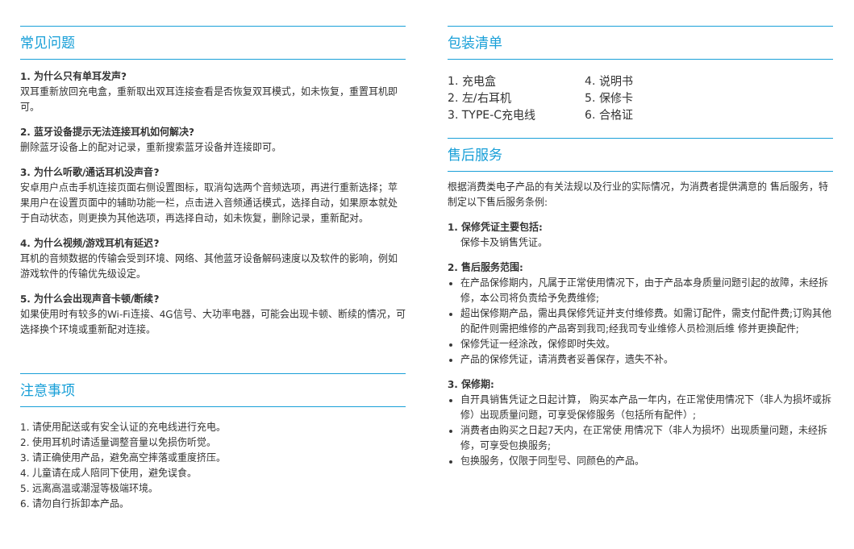常见问题
1. 为什么只有单耳发声?
双耳重新放回充电盒，重新取出双耳连接查看是否恢复双耳模式，如未恢复，重置耳机即可。
2. 蓝牙设备提示无法连接耳机如何解决?
删除蓝牙设备上的配对记录，重新搜索蓝牙设备并连接即可。
3. 为什么听歌/通话耳机没声音?
安卓用户点击手机连接页面右侧设置图标，取消勾选两个音频选项，再进行重新选择；苹果用户在设置页面中的辅助功能一栏，点击进入音频通话模式，选择自动，如果原本就处于自动状态，则更换为其他选项，再选择自动，如未恢复，删除记录，重新配对。
4. 为什么视频/游戏耳机有延迟?
耳机的音频数据的传输会受到环境、网络、其他蓝牙设备解码速度以及软件的影响，例如游戏软件的传输优先级设定。
5. 为什么会出现声音卡顿/断续?
如果使用时有较多的Wi-Fi连接、4G信号、大功率电器，可能会出现卡顿、断续的情况，可选择换个环境或重新配对连接。
注意事项
1. 请使用配送或有安全认证的充电线进行充电。
2. 使用耳机时请适量调整音量以免损伤听觉。
3. 请正确使用产品，避免高空摔落或重度挤压。
4. 儿童请在成人陪同下使用，避免误食。
5. 远离高温或潮湿等极端环境。
6. 请勿自行拆卸本产品。
包装清单
1. 充电盒
2. 左/右耳机
3. TYPE-C充电线
4. 说明书
5. 保修卡
6. 合格证
售后服务
根据消费类电子产品的有关法规以及行业的实际情况，为消费者提供满意的 售后服务，特制定以下售后服务条例:
1. 保修凭证主要包括:
保修卡及销售凭证。
2. 售后服务范围:
在产品保修期内，凡属于正常使用情况下，由于产品本身质量问题引起的故障，未经拆修，本公司将负责给予免费维修;
超出保修期产品，需出具保修凭证并支付维修费。如需订配件，需支付配件费;订购其他的配件则需把维修的产品寄到我司;经我司专业维修人员检测后维 修并更换配件;
保修凭证一经涂改，保修即时失效。
产品的保修凭证，请消费者妥善保存，遗失不补。
3. 保修期:
自开具销售凭证之日起计算， 购买本产品一年内，在正常使用情况下（非人为损坏或拆修）出现质量问题，可享受保修服务（包括所有配件）;
消费者由购买之日起7天内，在正常使 用情况下（非人为损坏）出现质量问题，未经拆修，可享受包换服务;
包换服务，仅限于同型号、同颜色的产品。